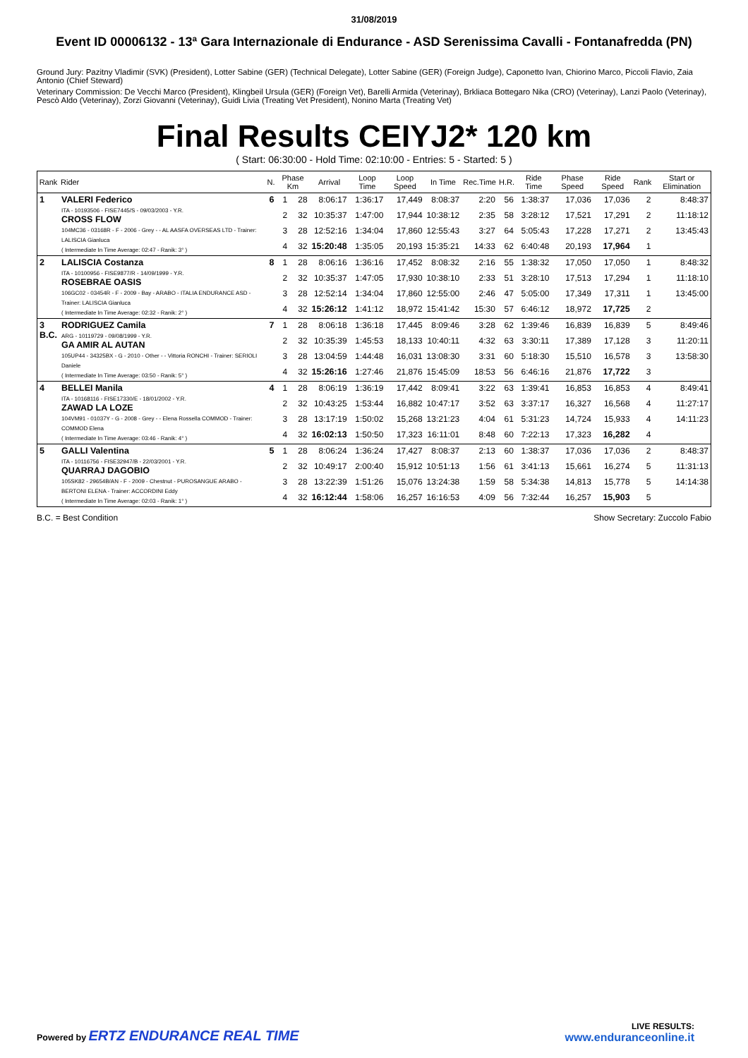31/08/2019
Event ID 00006132 - 13ª Gara Internazionale di Endurance - ASD Serenissima Cavalli - Fontanafredda (PN)
Ground Jury: Pazitny Vladimir (SVK) (President), Lotter Sabine (GER) (Technical Delegate), Lotter Sabine (GER) (Foreign Judge), Caponetto Ivan, Chiorino Marco, Piccoli Flavio, Zaia Antonio (Chief Steward)
Veterinary Commission: De Vecchi Marco (President), Klingbeil Ursula (GER) (Foreign Vet), Barelli Armida (Veterinay), Brkliaca Bottegaro Nika (CRO) (Veterinay), Lanzi Paolo (Veterinay), Pescò Aldo (Veterinay), Zorzi Giovanni (Veterinay), Guidi Livia (Treating Vet President), Nonino Marta (Treating Vet)
Final Results CEIYJ2* 120 km
( Start: 06:30:00 - Hold Time: 02:10:00 - Entries: 5 - Started: 5 )
| Rank | Rider | N. | Phase Km | | Arrival | Loop Time | Loop Speed | In Time | Rec.Time | H.R. | Ride Time | Phase Speed | Ride Speed | Rank | Start or Elimination |
| --- | --- | --- | --- | --- | --- | --- | --- | --- | --- | --- | --- | --- | --- | --- | --- |
| 1 | VALERI Federico ITA - 10193506 - FISE7445/S - 09/03/2003 - Y.R. CROSS FLOW 104MC36 - 03168R - F - 2006 - Grey - - AL AASFA OVERSEAS LTD - Trainer: LALISCIA Gianluca ( Intermediate In Time Average: 02:47 - Ranik: 3° ) | 6 | 1 | 28 | 8:06:17 | 1:36:17 | 17,449 | 8:08:37 | 2:20 | 56 | 1:38:37 | 17,036 | 17,036 | 2 | 8:48:37 |
| | | | 2 | 32 | 10:35:37 | 1:47:00 | 17,944 | 10:38:12 | 2:35 | 58 | 3:28:12 | 17,521 | 17,291 | 2 | 11:18:12 |
| | | | 3 | 28 | 12:52:16 | 1:34:04 | 17,860 | 12:55:43 | 3:27 | 64 | 5:05:43 | 17,228 | 17,271 | 2 | 13:45:43 |
| | | | 4 | 32 | 15:20:48 | 1:35:05 | 20,193 | 15:35:21 | 14:33 | 62 | 6:40:48 | 20,193 | 17,964 | 1 | |
| 2 | LALISCIA Costanza ITA - 10100956 - FISE9877/R - 14/09/1999 - Y.R. ROSEBRAE OASIS 106GC02 - 03454R - F - 2009 - Bay - ARABO - ITALIA ENDURANCE ASD - Trainer: LALISCIA Gianluca ( Intermediate In Time Average: 02:32 - Ranik: 2° ) | 8 | 1 | 28 | 8:06:16 | 1:36:16 | 17,452 | 8:08:32 | 2:16 | 55 | 1:38:32 | 17,050 | 17,050 | 1 | 8:48:32 |
| | | | 2 | 32 | 10:35:37 | 1:47:05 | 17,930 | 10:38:10 | 2:33 | 51 | 3:28:10 | 17,513 | 17,294 | 1 | 11:18:10 |
| | | | 3 | 28 | 12:52:14 | 1:34:04 | 17,860 | 12:55:00 | 2:46 | 47 | 5:05:00 | 17,349 | 17,311 | 1 | 13:45:00 |
| | | | 4 | 32 | 15:26:12 | 1:41:12 | 18,972 | 15:41:42 | 15:30 | 57 | 6:46:12 | 18,972 | 17,725 | 2 | |
| 3 B.C. | RODRIGUEZ Camila ARG - 10119729 - 09/08/1999 - Y.R. GA AMIR AL AUTAN 105UP44 - 34325BX - G - 2010 - Other - - Vittoria RONCHI - Trainer: SERIOLI Daniele ( Intermediate In Time Average: 03:50 - Ranik: 5° ) | 7 | 1 | 28 | 8:06:18 | 1:36:18 | 17,445 | 8:09:46 | 3:28 | 62 | 1:39:46 | 16,839 | 16,839 | 5 | 8:49:46 |
| | | | 2 | 32 | 10:35:39 | 1:45:53 | 18,133 | 10:40:11 | 4:32 | 63 | 3:30:11 | 17,389 | 17,128 | 3 | 11:20:11 |
| | | | 3 | 28 | 13:04:59 | 1:44:48 | 16,031 | 13:08:30 | 3:31 | 60 | 5:18:30 | 15,510 | 16,578 | 3 | 13:58:30 |
| | | | 4 | 32 | 15:26:16 | 1:27:46 | 21,876 | 15:45:09 | 18:53 | 56 | 6:46:16 | 21,876 | 17,722 | 3 | |
| 4 | BELLEI Manila ITA - 10168116 - FISE17330/E - 18/01/2002 - Y.R. ZAWAD LA LOZE 104VM91 - 01037Y - G - 2008 - Grey - - Elena Rossella COMMOD - Trainer: COMMOD Elena ( Intermediate In Time Average: 03:46 - Ranik: 4° ) | 4 | 1 | 28 | 8:06:19 | 1:36:19 | 17,442 | 8:09:41 | 3:22 | 63 | 1:39:41 | 16,853 | 16,853 | 4 | 8:49:41 |
| | | | 2 | 32 | 10:43:25 | 1:53:44 | 16,882 | 10:47:17 | 3:52 | 63 | 3:37:17 | 16,327 | 16,568 | 4 | 11:27:17 |
| | | | 3 | 28 | 13:17:19 | 1:50:02 | 15,268 | 13:21:23 | 4:04 | 61 | 5:31:23 | 14,724 | 15,933 | 4 | 14:11:23 |
| | | | 4 | 32 | 16:02:13 | 1:50:50 | 17,323 | 16:11:01 | 8:48 | 60 | 7:22:13 | 17,323 | 16,282 | 4 | |
| 5 | GALLI Valentina ITA - 10116756 - FISE32947/B - 22/03/2001 - Y.R. QUARRAJ DAGOBIO 105SK82 - 29654B/AN - F - 2009 - Chestnut - PUROSANGUE ARABO - BERTONI ELENA - Trainer: ACCORDINI Eddy ( Intermediate In Time Average: 02:03 - Ranik: 1° ) | 5 | 1 | 28 | 8:06:24 | 1:36:24 | 17,427 | 8:08:37 | 2:13 | 60 | 1:38:37 | 17,036 | 17,036 | 2 | 8:48:37 |
| | | | 2 | 32 | 10:49:17 | 2:00:40 | 15,912 | 10:51:13 | 1:56 | 61 | 3:41:13 | 15,661 | 16,274 | 5 | 11:31:13 |
| | | | 3 | 28 | 13:22:39 | 1:51:26 | 15,076 | 13:24:38 | 1:59 | 58 | 5:34:38 | 14,813 | 15,778 | 5 | 14:14:38 |
| | | | 4 | 32 | 16:12:44 | 1:58:06 | 16,257 | 16:16:53 | 4:09 | 56 | 7:32:44 | 16,257 | 15,903 | 5 | |
B.C. = Best Condition Show Secretary: Zuccolo Fabio
Powered by ERTZ ENDURANCE REAL TIME
LIVE RESULTS:
www.enduranceonline.it